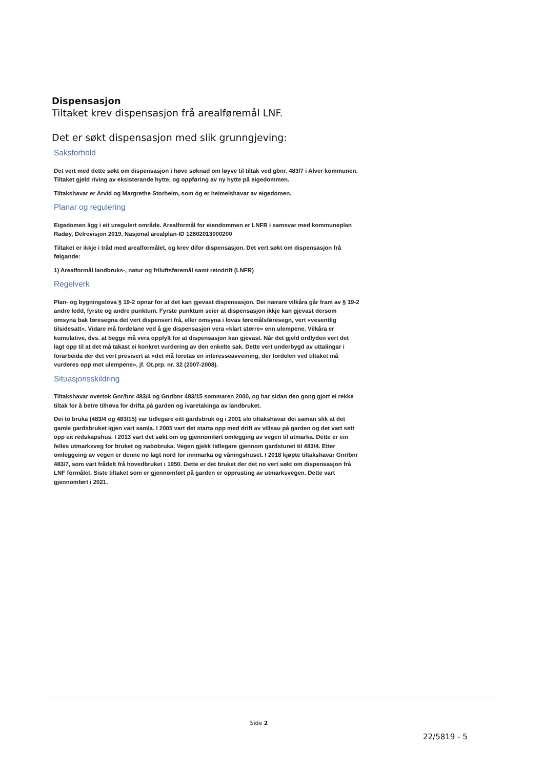Dispensasjon
Tiltaket krev dispensasjon frå arealføremål LNF.
Det er søkt dispensasjon med slik grunngjeving:
Saksforhold
Det vert med dette søkt om dispensasjon i høve søknad om løyve til tiltak ved gbnr. 483/7 i Alver kommunen. Tiltaket gjeld riving av eksisterande hytte, og oppføring av ny hytte på eigedommen.
Tiltakshavar er Arvid og Margrethe Storheim, som óg er heimelshavar av eigedomen.
Planar og regulering
Eigedomen ligg i eit uregulert område. Arealformål for eiendommen er LNFR i samsvar med kommuneplan Radøy, Delrevisjon 2019, Nasjonal arealplan-ID 12602013000200
Tiltaket er ikkje i tråd med arealformålet, og krev difor dispensasjon. Det vert søkt om dispensasjon frå følgande:
1) Arealformål landbruks-, natur og friluftsføremål samt reindrift (LNFR)
Regelverk
Plan- og bygningslova § 19-2 opnar for at det kan gjevast dispensasjon. Dei nærare vilkåra går fram av § 19-2 andre ledd, fyrste og andre punktum. Fyrste punktum seier at dispensasjon ikkje kan gjevast dersom omsyna bak føresegna det vert dispensert frå, eller omsyna i lovas føremålsføresegn, vert «vesentlig tilsidesatt». Vidare må fordelane ved å gje dispensasjon vera «klart større» enn ulempene. Vilkåra er kumulative, dvs. at begge må vera oppfylt for at dispensasjon kan gjevast. Når det gjeld ordlyden vert det lagt opp til at det må takast ei konkret vurdering av den enkelte sak. Dette vert underbygd av uttalingar i forarbeida der det vert presisert at «det må foretas en interesseavveining, der fordelen ved tiltaket må vurderes opp mot ulempene», jf. Ot.prp. nr. 32 (2007-2008).
Situasjonsskildring
Tiltakshavar overtok Gnr/bnr 483/4 og Gnr/bnr 483/15 sommaren 2000, og har sidan den gong gjort ei rekke tiltak for å betre tilhøva for drifta på garden og ivaretakinga av landbruket.
Dei to bruka (483/4 og 483/15) var tidlegare eitt gardsbruk og i 2001 slo tiltakshavar dei saman slik at det gamle gardsbruket igjen vart samla. I 2005 vart det starta opp med drift av villsau på garden og det vart sett opp eit redskapshus. I 2013 vart det søkt om og gjennomført omlegging av vegen til utmarka. Dette er ein felles utmarksveg for bruket og nabobruka. Vegen gjekk tidlegare gjennom gardstunet til 483/4. Etter omleggeing av vegen er denne no lagt nord for innmarka og våningshuset. I 2018 kjøpte tiltakshavar Gnr/bnr 483/7, som vart frådelt frå hovedbruket i 1950. Dette er det bruket der det no vert søkt om dispensasjon frå LNF formålet. Siste tiltaket som er gjennomført på garden er opprusting av utmarksvegen. Dette vart gjennomført i 2021.
Side 2
22/5819 - 5